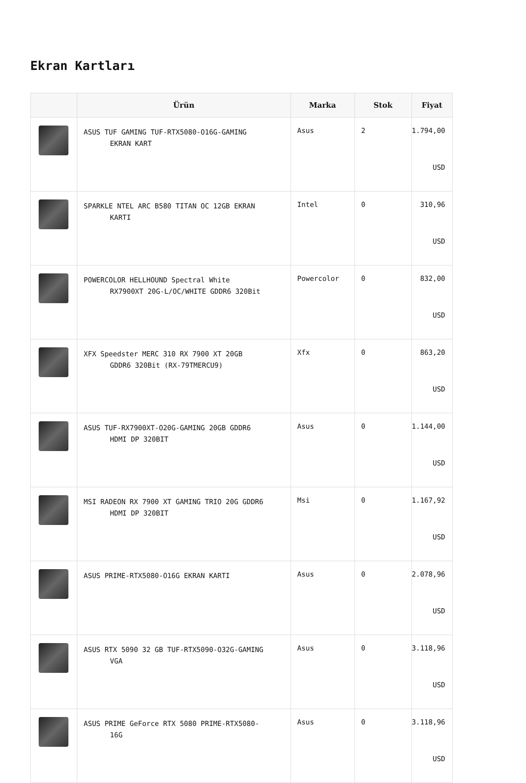Ekran Kartları
| | Ürün | Marka | Stok | Fiyat |
| --- | --- | --- | --- | --- |
| | ASUS TUF GAMING TUF-RTX5080-O16G-GAMING EKRAN KART | Asus | 2 | 1.794,00 USD |
| | SPARKLE NTEL ARC B580 TITAN OC 12GB EKRAN KARTI | Intel | 0 | 310,96 USD |
| | POWERCOLOR HELLHOUND Spectral White RX7900XT 20G-L/OC/WHITE GDDR6 320Bit | Powercolor | 0 | 832,00 USD |
| | XFX Speedster MERC 310 RX 7900 XT 20GB GDDR6 320Bit (RX-79TMERCU9) | Xfx | 0 | 863,20 USD |
| | ASUS TUF-RX7900XT-O20G-GAMING 20GB GDDR6 HDMI DP 320BIT | Asus | 0 | 1.144,00 USD |
| | MSI RADEON RX 7900 XT GAMING TRIO 20G GDDR6 HDMI DP 320BIT | Msi | 0 | 1.167,92 USD |
| | ASUS PRIME-RTX5080-O16G EKRAN KARTI | Asus | 0 | 2.078,96 USD |
| | ASUS RTX 5090 32 GB TUF-RTX5090-O32G-GAMING VGA | Asus | 0 | 3.118,96 USD |
| | ASUS PRIME GeForce RTX 5080 PRIME-RTX5080- 16G | Asus | 0 | 3.118,96 USD |